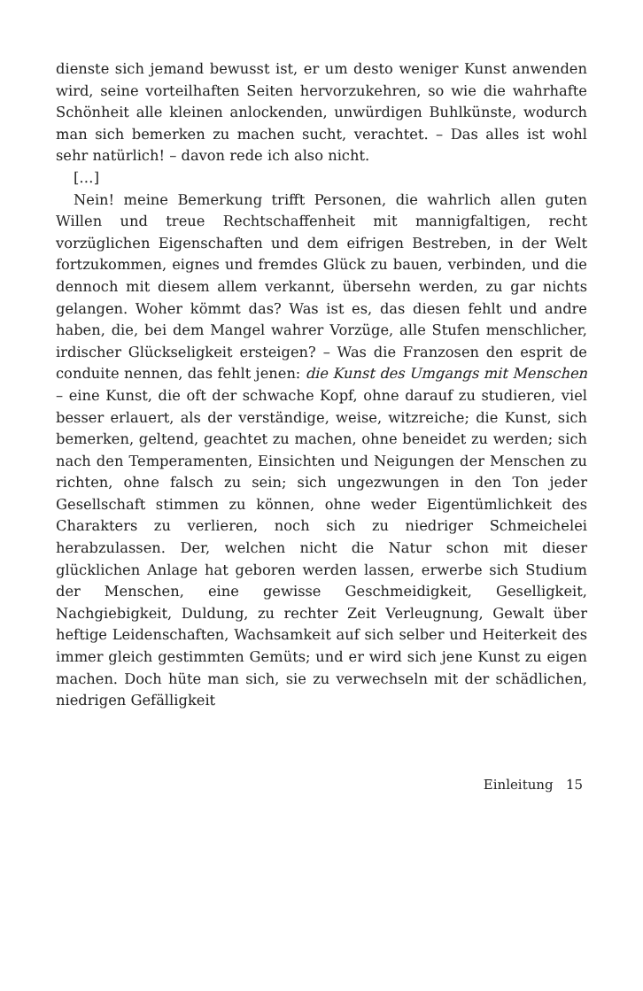dienste sich jemand bewusst ist, er um desto weniger Kunst anwenden wird, seine vorteilhaften Seiten hervorzukehren, so wie die wahrhafte Schönheit alle kleinen anlockenden, unwürdigen Buhlkünste, wodurch man sich bemerken zu machen sucht, verachtet. – Das alles ist wohl sehr natürlich! – davon rede ich also nicht.
[…]
Nein! meine Bemerkung trifft Personen, die wahrlich allen guten Willen und treue Rechtschaffenheit mit mannigfaltigen, recht vorzüglichen Eigenschaften und dem eifrigen Bestreben, in der Welt fortzukommen, eignes und fremdes Glück zu bauen, verbinden, und die dennoch mit diesem allem verkannt, übersehn werden, zu gar nichts gelangen. Woher kömmt das? Was ist es, das diesen fehlt und andre haben, die, bei dem Mangel wahrer Vorzüge, alle Stufen menschlicher, irdischer Glückseligkeit ersteigen? – Was die Franzosen den esprit de conduite nennen, das fehlt jenen: die Kunst des Umgangs mit Menschen – eine Kunst, die oft der schwache Kopf, ohne darauf zu studieren, viel besser erlauert, als der verständige, weise, witzreiche; die Kunst, sich bemerken, geltend, geachtet zu machen, ohne beneidet zu werden; sich nach den Temperamenten, Einsichten und Neigungen der Menschen zu richten, ohne falsch zu sein; sich ungezwungen in den Ton jeder Gesellschaft stimmen zu können, ohne weder Eigentümlichkeit des Charakters zu verlieren, noch sich zu niedriger Schmeichelei herabzulassen. Der, welchen nicht die Natur schon mit dieser glücklichen Anlage hat geboren werden lassen, erwerbe sich Studium der Menschen, eine gewisse Geschmeidigkeit, Geselligkeit, Nachgiebigkeit, Duldung, zu rechter Zeit Verleugnung, Gewalt über heftige Leidenschaften, Wachsamkeit auf sich selber und Heiterkeit des immer gleich gestimmten Gemüts; und er wird sich jene Kunst zu eigen machen. Doch hüte man sich, sie zu verwechseln mit der schädlichen, niedrigen Gefälligkeit
Einleitung 15